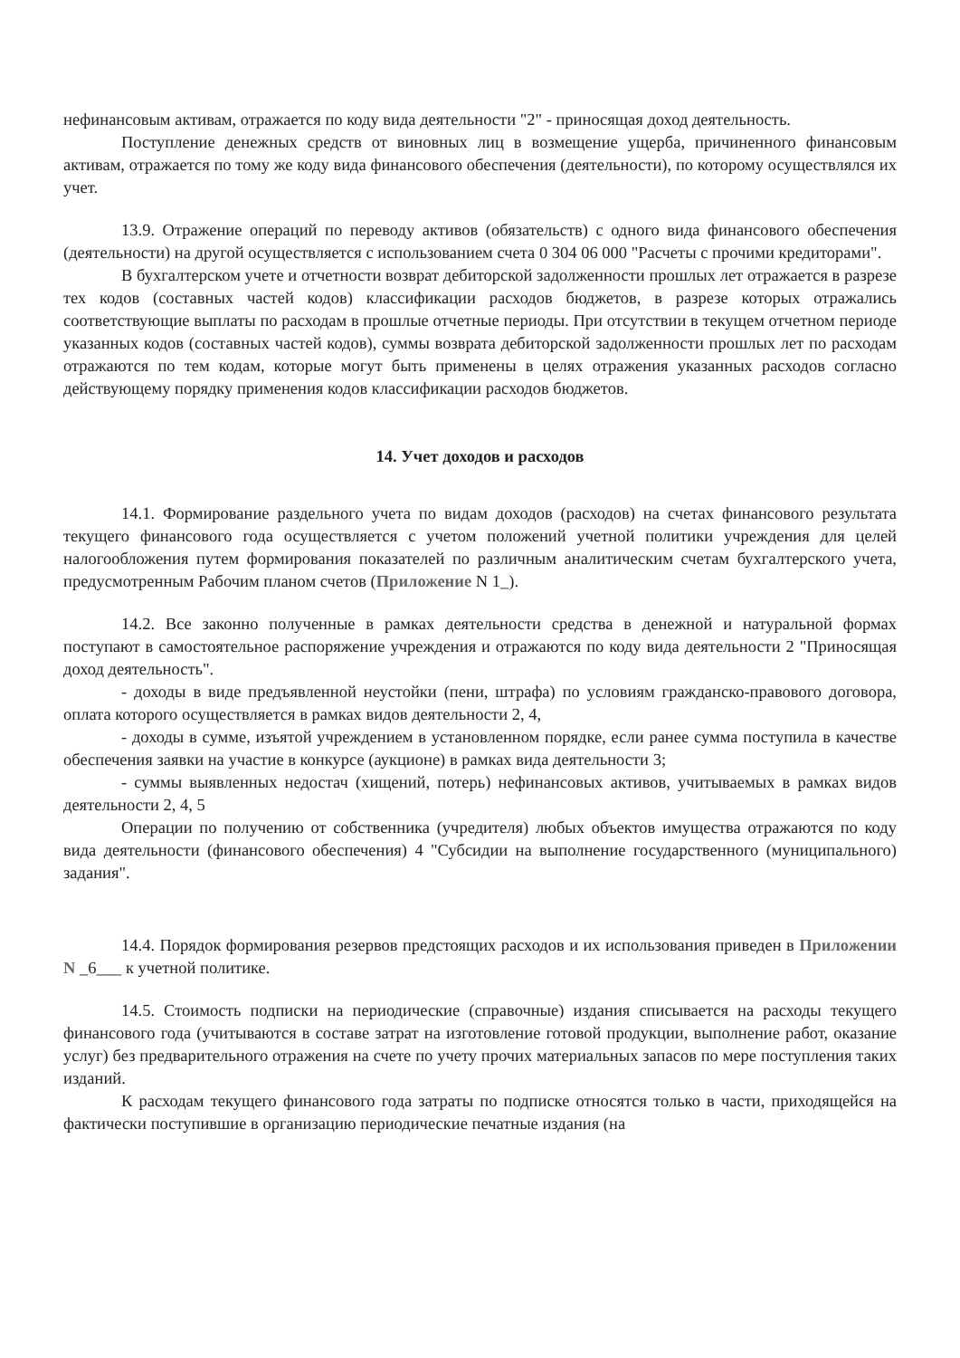нефинансовым активам, отражается по коду вида деятельности "2" - приносящая доход деятельность.
Поступление денежных средств от виновных лиц в возмещение ущерба, причиненного финансовым активам, отражается по тому же коду вида финансового обеспечения (деятельности), по которому осуществлялся их учет.
13.9. Отражение операций по переводу активов (обязательств) с одного вида финансового обеспечения (деятельности) на другой осуществляется с использованием счета 0 304 06 000 "Расчеты с прочими кредиторами".
В бухгалтерском учете и отчетности возврат дебиторской задолженности прошлых лет отражается в разрезе тех кодов (составных частей кодов) классификации расходов бюджетов, в разрезе которых отражались соответствующие выплаты по расходам в прошлые отчетные периоды. При отсутствии в текущем отчетном периоде указанных кодов (составных частей кодов), суммы возврата дебиторской задолженности прошлых лет по расходам отражаются по тем кодам, которые могут быть применены в целях отражения указанных расходов согласно действующему порядку применения кодов классификации расходов бюджетов.
14. Учет доходов и расходов
14.1. Формирование раздельного учета по видам доходов (расходов) на счетах финансового результата текущего финансового года осуществляется с учетом положений учетной политики учреждения для целей налогообложения путем формирования показателей по различным аналитическим счетам бухгалтерского учета, предусмотренным Рабочим планом счетов (Приложение N 1_).
14.2. Все законно полученные в рамках деятельности средства в денежной и натуральной формах поступают в самостоятельное распоряжение учреждения и отражаются по коду вида деятельности 2 "Приносящая доход деятельность".
- доходы в виде предъявленной неустойки (пени, штрафа) по условиям гражданско-правового договора, оплата которого осуществляется в рамках видов деятельности 2, 4,
- доходы в сумме, изъятой учреждением в установленном порядке, если ранее сумма поступила в качестве обеспечения заявки на участие в конкурсе (аукционе) в рамках вида деятельности 3;
- суммы выявленных недостач (хищений, потерь) нефинансовых активов, учитываемых в рамках видов деятельности 2, 4, 5
Операции по получению от собственника (учредителя) любых объектов имущества отражаются по коду вида деятельности (финансового обеспечения) 4 "Субсидии на выполнение государственного (муниципального) задания".
14.4. Порядок формирования резервов предстоящих расходов и их использования приведен в Приложении N _6___ к учетной политике.
14.5. Стоимость подписки на периодические (справочные) издания списывается на расходы текущего финансового года (учитываются в составе затрат на изготовление готовой продукции, выполнение работ, оказание услуг) без предварительного отражения на счете по учету прочих материальных запасов по мере поступления таких изданий.
К расходам текущего финансового года затраты по подписке относятся только в части, приходящейся на фактически поступившие в организацию периодические печатные издания (на